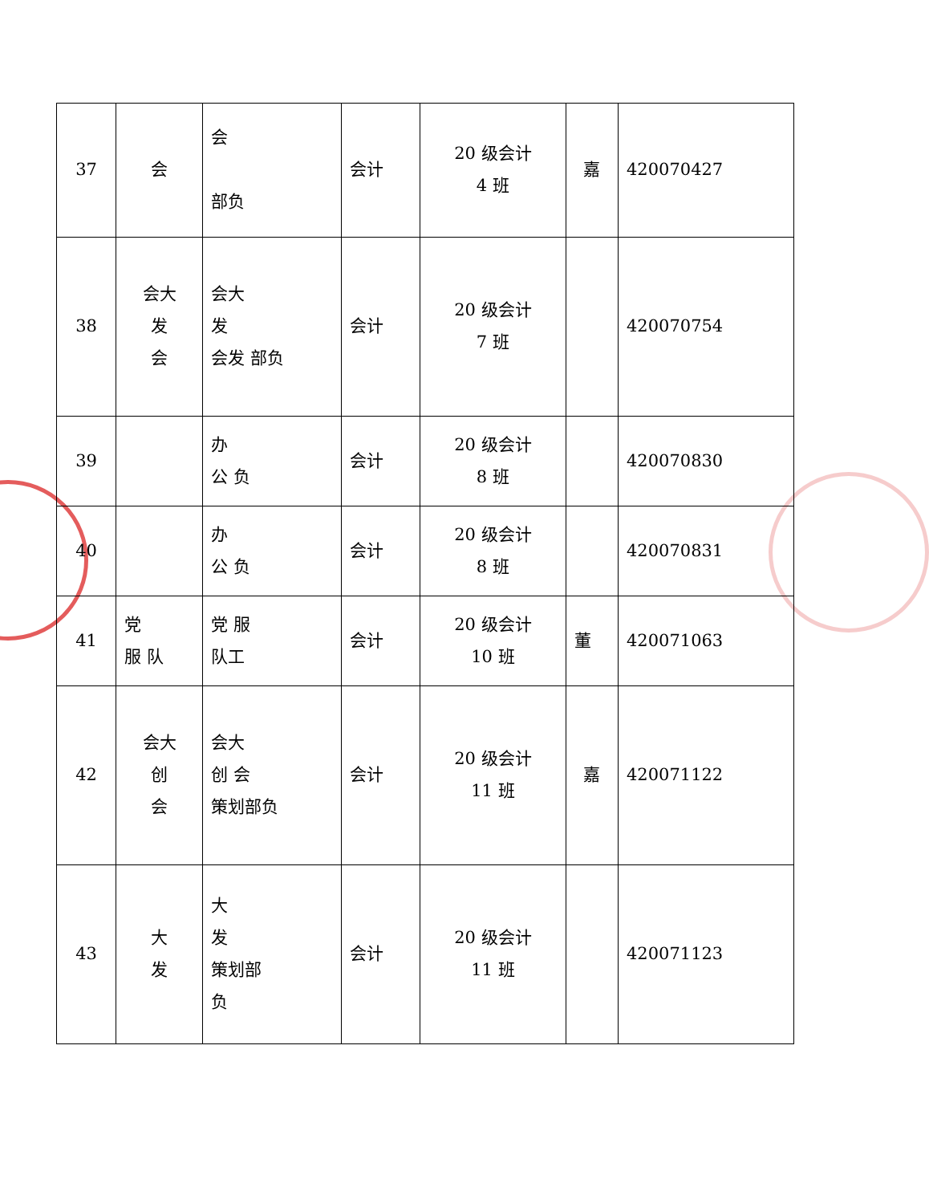| 37 | 会 | 会 部负 | 会计 | 20 级会计 4 班 | 嘉 | 420070427 |
| 38 | 会大 发 会 | 会大 发 会发 部负 | 会计 | 20 级会计 7 班 | | 420070754 |
| 39 | | 办 公 负 | 会计 | 20 级会计 8 班 | | 420070830 |
| 40 | | 办 公 负 | 会计 | 20 级会计 8 班 | | 420070831 |
| 41 | 党 服 队 | 党 服 队工 | 会计 | 20 级会计 10 班 | 董 | 420071063 |
| 42 | 会大 创 会 | 会大 创 会 策划部负 | 会计 | 20 级会计 11 班 | 嘉 | 420071122 |
| 43 | 大 发 | 大 发 策划部 负 | 会计 | 20 级会计 11 班 | | 420071123 |